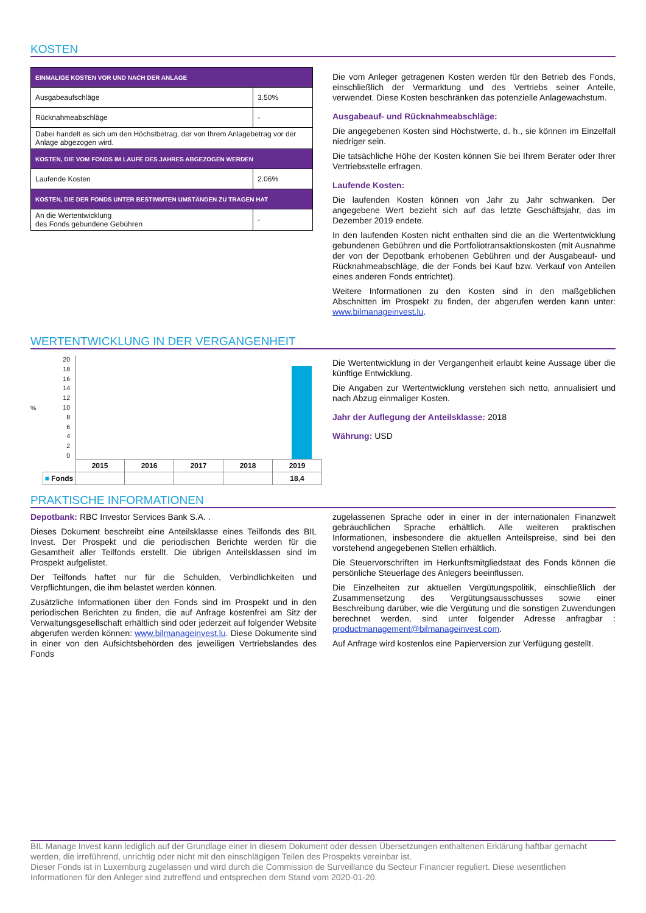KOSTEN
| EINMALIGE KOSTEN VOR UND NACH DER ANLAGE | |
| Ausgabeaufschläge | 3.50% |
| Rücknahmeabschläge | - |
| Dabei handelt es sich um den Höchstbetrag, der von Ihrem Anlagebetrag vor der Anlage abgezogen wird. | |
| KOSTEN, DIE VOM FONDS IM LAUFE DES JAHRES ABGEZOGEN WERDEN | |
| Laufende Kosten | 2.06% |
| KOSTEN, DIE DER FONDS UNTER BESTIMMTEN UMSTÄNDEN ZU TRAGEN HAT | |
| An die Wertentwicklung des Fonds gebundene Gebühren | - |
Die vom Anleger getragenen Kosten werden für den Betrieb des Fonds, einschließlich der Vermarktung und des Vertriebs seiner Anteile, verwendet. Diese Kosten beschränken das potenzielle Anlagewachstum.
Ausgabeauf- und Rücknahmeabschläge:
Die angegebenen Kosten sind Höchstwerte, d. h., sie können im Einzelfall niedriger sein.
Die tatsächliche Höhe der Kosten können Sie bei Ihrem Berater oder Ihrer Vertriebsstelle erfragen.
Laufende Kosten:
Die laufenden Kosten können von Jahr zu Jahr schwanken. Der angegebene Wert bezieht sich auf das letzte Geschäftsjahr, das im Dezember 2019 endete.
In den laufenden Kosten nicht enthalten sind die an die Wertentwicklung gebundenen Gebühren und die Portfoliotransaktionskosten (mit Ausnahme der von der Depotbank erhobenen Gebühren und der Ausgabeauf- und Rücknahmeabschläge, die der Fonds bei Kauf bzw. Verkauf von Anteilen eines anderen Fonds entrichtet).
Weitere Informationen zu den Kosten sind in den maßgeblichen Abschnitten im Prospekt zu finden, der abgerufen werden kann unter: www.bilmanageinvest.lu.
WERTENTWICKLUNG IN DER VERGANGENHEIT
%
20
18
16
14
12
10
86420
| | 2015 | 2016 | 2017 | 2018 | 2019 |
| ■ Fonds | | | | | 18,4 |
Die Wertentwicklung in der Vergangenheit erlaubt keine Aussage über die künftige Entwicklung.
Die Angaben zur Wertentwicklung verstehen sich netto, annualisiert und nach Abzug einmaliger Kosten.
Jahr der Auflegung der Anteilsklasse: 2018
Währung: USD
PRAKTISCHE INFORMATIONEN
Depotbank: RBC Investor Services Bank S.A. .
Dieses Dokument beschreibt eine Anteilsklasse eines Teilfonds des BIL Invest. Der Prospekt und die periodischen Berichte werden für die Gesamtheit aller Teilfonds erstellt. Die übrigen Anteilsklassen sind im Prospekt aufgelistet.
Der Teilfonds haftet nur für die Schulden, Verbindlichkeiten und Verpflichtungen, die ihm belastet werden können.
Zusätzliche Informationen über den Fonds sind im Prospekt und in den periodischen Berichten zu finden, die auf Anfrage kostenfrei am Sitz der Verwaltungsgesellschaft erhältlich sind oder jederzeit auf folgender Website abgerufen werden können: www.bilmanageinvest.lu. Diese Dokumente sind in einer von den Aufsichtsbehörden des jeweiligen Vertriebslandes des Fonds
zugelassenen Sprache oder in einer in der internationalen Finanzwelt gebräuchlichen Sprache erhältlich. Alle weiteren praktischen Informationen, insbesondere die aktuellen Anteilspreise, sind bei den vorstehend angegebenen Stellen erhältlich.
Die Steuervorschriften im Herkunftsmitgliedstaat des Fonds können die persönliche Steuerlage des Anlegers beeinflussen.
Die Einzelheiten zur aktuellen Vergütungspolitik, einschließlich der Zusammensetzung des Vergütungsausschusses sowie einer Beschreibung darüber, wie die Vergütung und die sonstigen Zuwendungen berechnet werden, sind unter folgender Adresse anfragbar : productmanagement@bilmanageinvest.com.
Auf Anfrage wird kostenlos eine Papierversion zur Verfügung gestellt.
BIL Manage Invest kann lediglich auf der Grundlage einer in diesem Dokument oder dessen Übersetzungen enthaltenen Erklärung haftbar gemacht werden, die irreführend, unrichtig oder nicht mit den einschlägigen Teilen des Prospekts vereinbar ist.
Dieser Fonds ist in Luxemburg zugelassen und wird durch die Commission de Surveillance du Secteur Financier reguliert. Diese wesentlichen Informationen für den Anleger sind zutreffend und entsprechen dem Stand vom 2020-01-20.